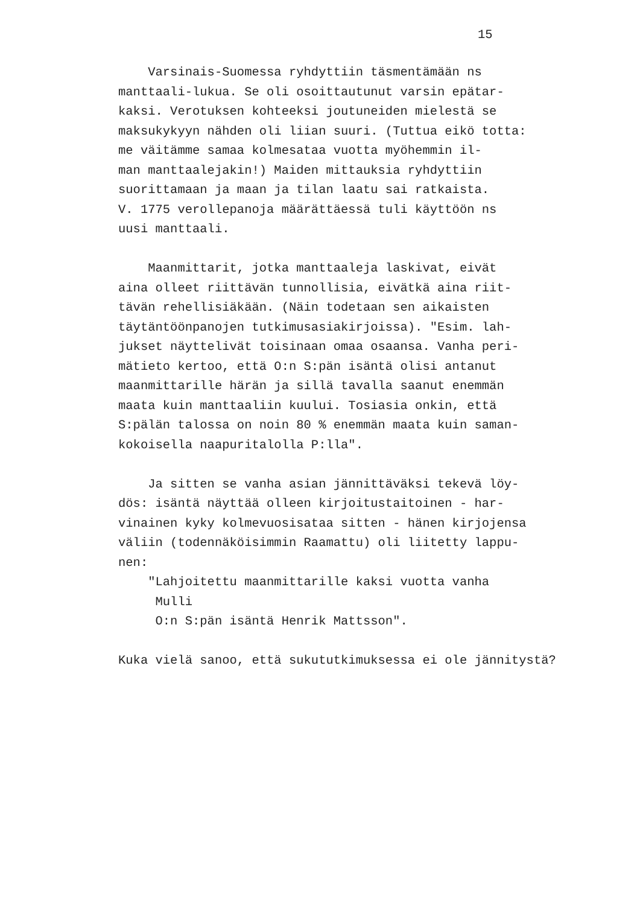15
Varsinais-Suomessa ryhdyttiin täsmentämään ns manttaali-lukua. Se oli osoittautunut varsin epätar- kaksi. Verotuksen kohteeksi joutuneiden mielestä se maksukykyyn nähden oli liian suuri. (Tuttua eikö totta: me väitämme samaa kolmesataa vuotta myöhemmin il- man manttaalejakin!) Maiden mittauksia ryhdyttiin suorittamaan ja maan ja tilan laatu sai ratkaista. V. 1775 verollepanoja määrättäessä tuli käyttöön ns uusi manttaali. Maanmittarit, jotka manttaaleja laskivat, eivät aina olleet riittävän tunnollisia, eivätkä aina riit- tävän rehellisiäkään. (Näin todetaan sen aikaisten täytäntöönpanojen tutkimusasiakirjoissa). "Esim. lah- jukset näyttelivät toisinaan omaa osaansa. Vanha peri- mätieto kertoo, että O:n S:pän isäntä olisi antanut maanmittarille härän ja sillä tavalla saanut enemmän maata kuin manttaaliin kuului. Tosiasia onkin, että S:pälän talossa on noin 80 % enemmän maata kuin saman- kokoisella naapuritalolla P:lla". Ja sitten se vanha asian jännittäväksi tekevä löy- dös: isäntä näyttää olleen kirjoitustaitoinen - har- vinainen kyky kolmevuosisataa sitten - hänen kirjojensa väliin (todennäköisimmin Raamattu) oli liitetty lappu- nen: "Lahjoitettu maanmittarille kaksi vuotta vanha Mulli O:n S:pän isäntä Henrik Mattsson". Kuka vielä sanoo, että sukututkimuksessa ei ole jännitystä?